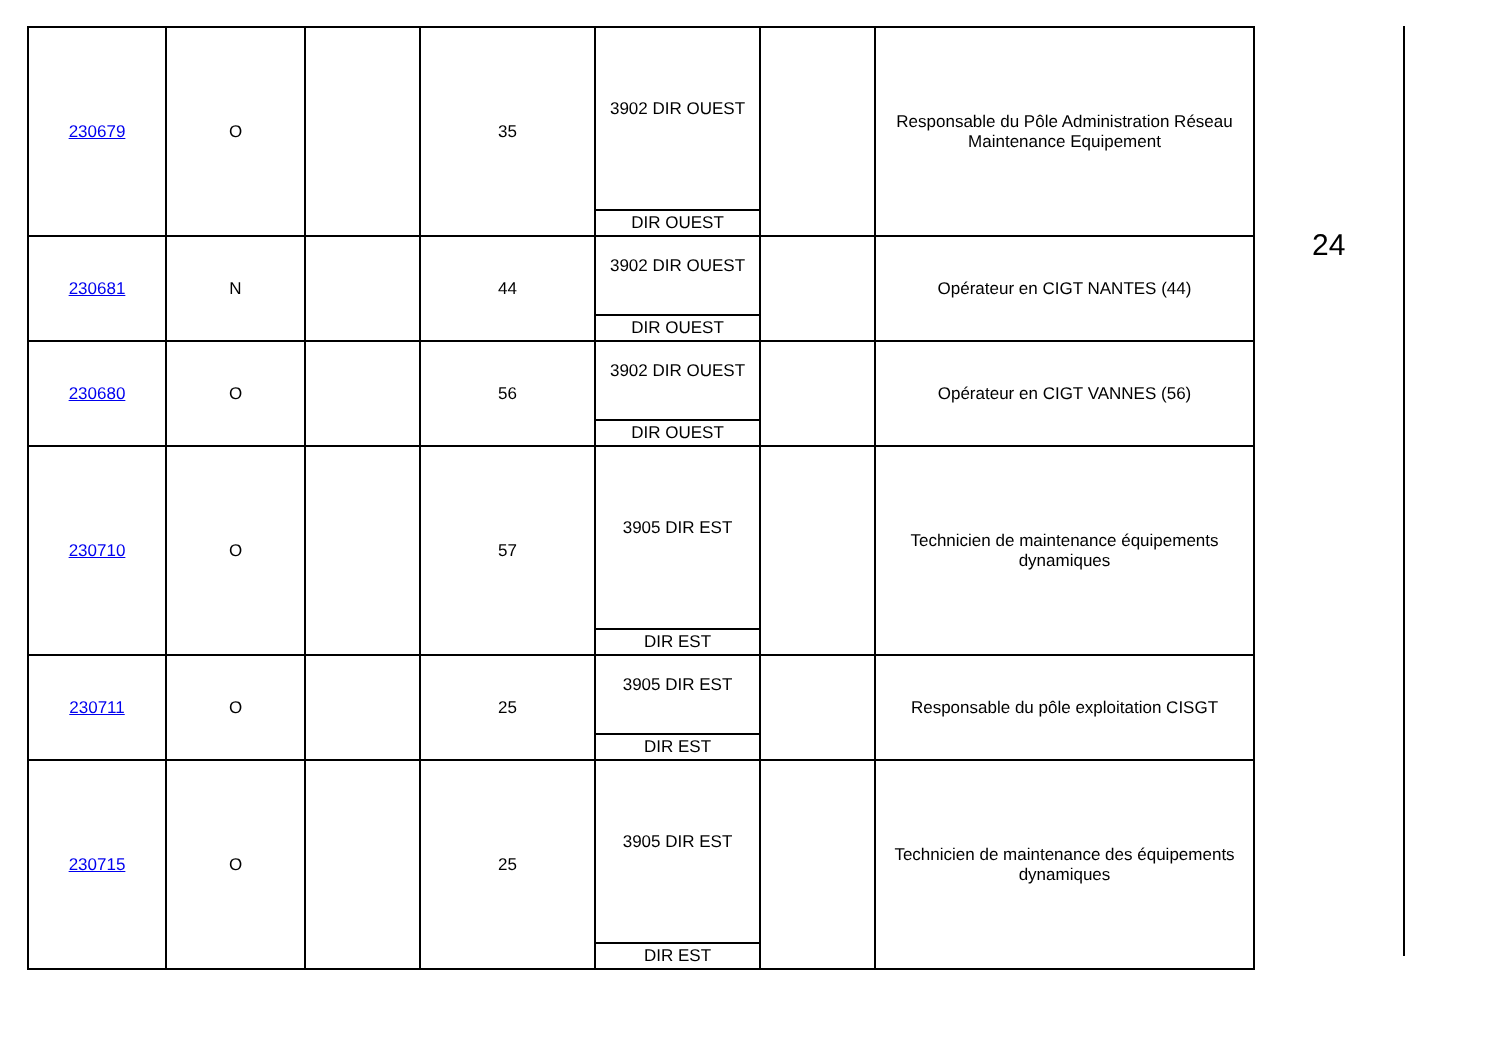| 230679 | O | | 35 | 3902 DIR OUEST DIR OUEST | | Responsable du Pôle Administration Réseau Maintenance Equipement |
| 230681 | N | | 44 | 3902 DIR OUEST DIR OUEST | | Opérateur en CIGT NANTES (44) |
| 230680 | O | | 56 | 3902 DIR OUEST DIR OUEST | | Opérateur en CIGT VANNES (56) |
| 230710 | O | | 57 | 3905 DIR EST DIR EST | | Technicien de maintenance équipements dynamiques |
| 230711 | O | | 25 | 3905 DIR EST DIR EST | | Responsable du pôle exploitation CISGT |
| 230715 | O | | 25 | 3905 DIR EST DIR EST | | Technicien de maintenance des équipements dynamiques |
24